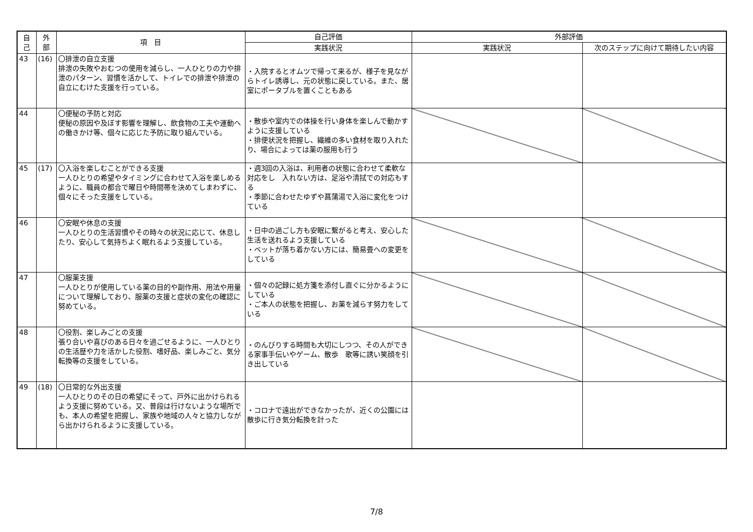| 自 己 | 外 部 | 項 目 | 自己評価 | 外部評価 | |
| --- | --- | --- | --- | --- | --- |
| | | | 実践状況 | 実践状況 | 次のステップに向けて期待したい内容 |
| 43 | (16) | 〇排泄の自立支援 排泄の失敗やおむつの使用を減らし、一人ひとりの力や排泄のパターン、習慣を活かして、トイレでの排泄や排泄の自立にむけた支援を行っている。 | ・入院するとオムツで帰って来るが、様子を見ながらトイレ誘導し、元の状態に戻している。また、居室にポータブルを置くこともある | | |
| 44 | | 〇便秘の予防と対応 便秘の原因や及ぼす影響を理解し、飲食物の工夫や運動への働きかけ等、個々に応じた予防に取り組んでいる。 | ・散歩や室内での体操を行い身体を楽しんで動かすように支援している ・排便状況を把握し、繊維の多い食材を取り入れたり、場合によっては薬の服用も行う | | |
| 45 | (17) | 〇入浴を楽しむことができる支援 一人ひとりの希望やタイミングに合わせて入浴を楽しめるように、職員の都合で曜日や時間帯を決めてしまわずに、個々にそった支援をしている。 | ・週3回の入浴は、利用者の状態に合わせて柔軟な対応をし 入れない方は、足浴や清拭での対応もする ・季節に合わせたゆずや菖蒲湯で入浴に変化をつけている | | |
| 46 | | 〇安眠や休息の支援 一人ひとりの生活習慣やその時々の状況に応じて、休息したり、安心して気持ちよく眠れるよう支援している。 | ・日中の過ごし方も安眠に繋がると考え、安心した生活を送れるよう支援している ・ベットが落ち着かない方には、簡易畳への変更をしている | | |
| 47 | | 〇服薬支援 一人ひとりが使用している薬の目的や副作用、用法や用量について理解しており、服薬の支援と症状の変化の確認に努めている。 | ・個々の記録に処方箋を添付し直ぐに分かるようにしている ・ご本人の状態を把握し、お薬を減らす努力をしている | | |
| 48 | | 〇役割、楽しみごとの支援 張り合いや喜びのある日々を過ごせるように、一人ひとりの生活歴や力を活かした役割、嗜好品、楽しみごと、気分転換等の支援をしている。 | ・のんびりする時間も大切にしつつ、その人ができる家事手伝いやゲーム、散歩 歌等に誘い笑顔を引き出している | | |
| 49 | (18) | 〇日常的な外出支援 一人ひとりのその日の希望にそって、戸外に出かけられるよう支援に努めている。又、普段は行けないような場所でも、本人の希望を把握し、家族や地域の人々と協力しながら出かけられるように支援している。 | ・コロナで遠出ができなかったが、近くの公園には散歩に行き気分転換を計った | | |
7/8